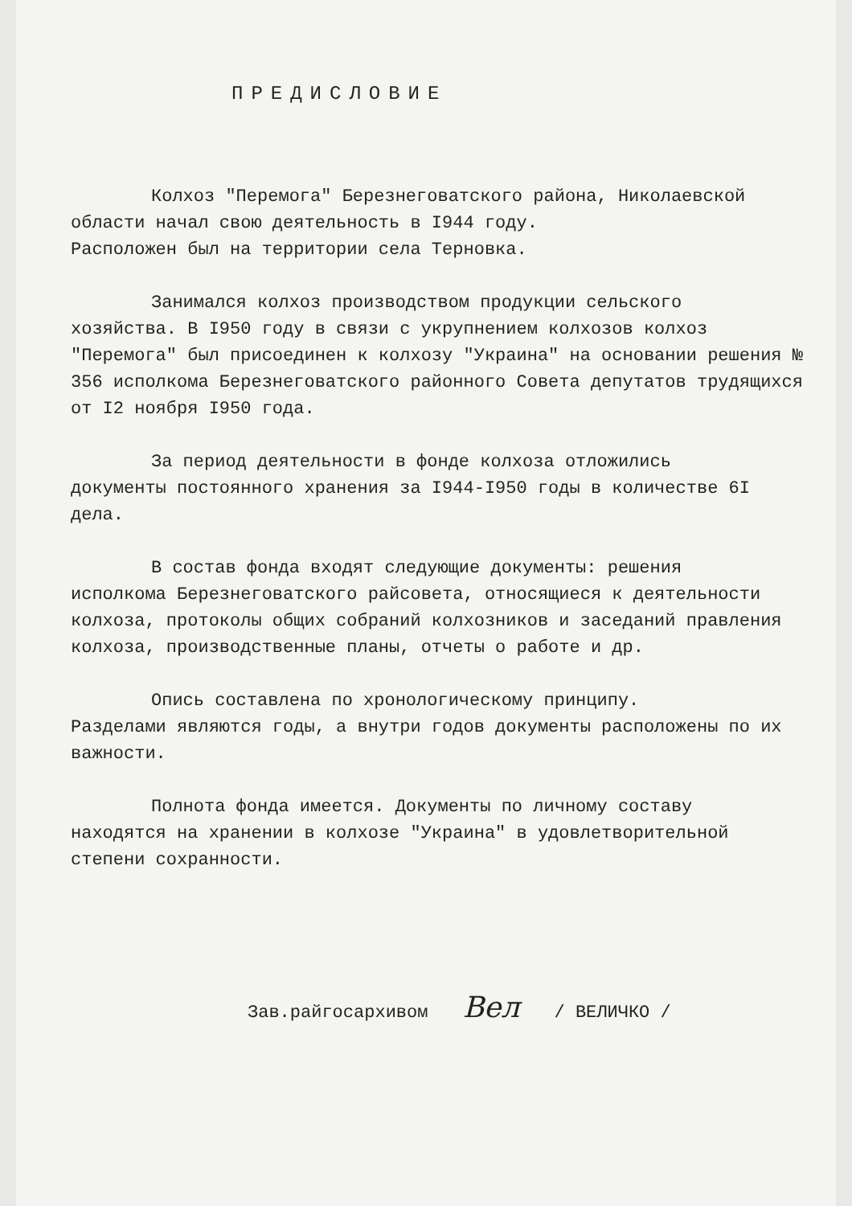ПРЕДИСЛОВИЕ
Колхоз "Перемога" Березнеговатского района, Николаевской
области начал свою деятельность в I944 году.
Расположен был на территории села Терновка.
Занимался колхоз производством продукции сельского
хозяйства. В I950 году в связи с укрупнением колхозов колхоз "Перемога" был присоединен к колхозу "Украина" на основании решения № 356 исполкома Березнеговатского районного Совета депутатов трудящихся от I2 ноября I950 года.
За период деятельности в фонде колхоза отложились
документы постоянного хранения за I944-I950 годы в количестве 6I дела.
В состав фонда входят следующие документы: решения
исполкома Березнеговатского райсовета, относящиеся к деятельности колхоза, протоколы общих собраний колхозников и заседаний правления колхоза, производственные планы, отчеты о работе и др.
Опись составлена по хронологическому принципу.
Разделами являются годы, а внутри годов документы расположены по их важности.
Полнота фонда имеется. Документы по личному составу
находятся на хранении в колхозе "Украина" в удовлетворительной степени сохранности.
Зав.райгосархивом Вел / ВЕЛИЧКО /